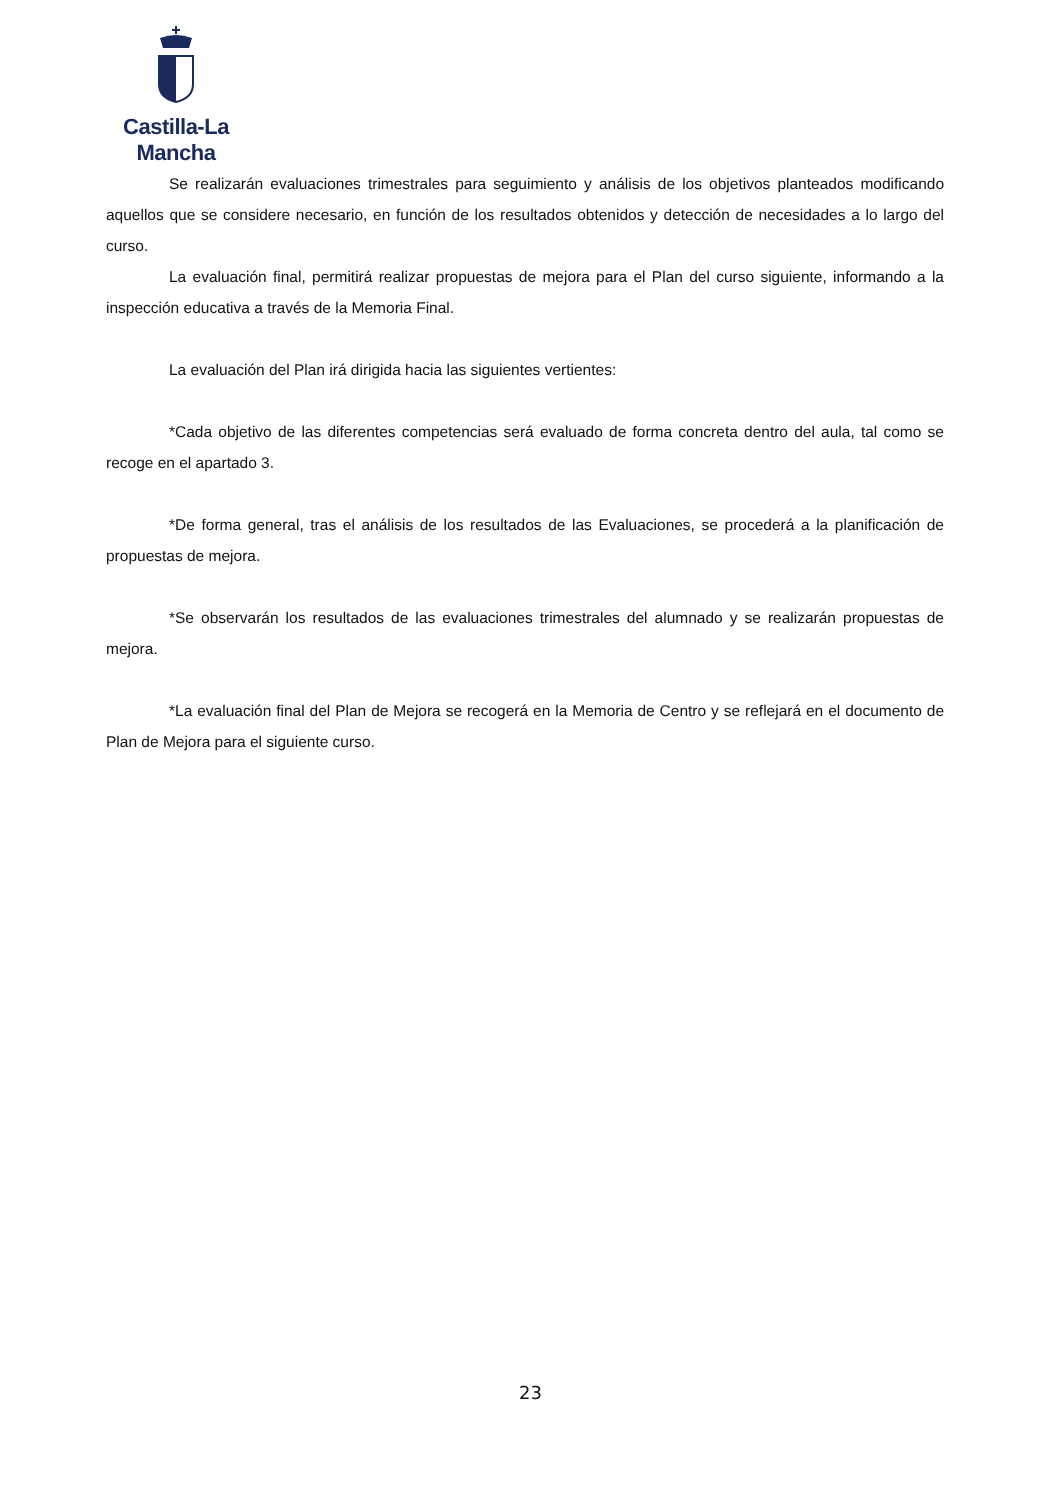Castilla-La Mancha
Se realizarán evaluaciones trimestrales para seguimiento y análisis de los objetivos planteados modificando aquellos que se considere necesario, en función de los resultados obtenidos y detección de necesidades a lo largo del curso.
La evaluación final, permitirá realizar propuestas de mejora para el Plan del curso siguiente, informando a la inspección educativa a través de la Memoria Final.
La evaluación del Plan irá dirigida hacia las siguientes vertientes:
*Cada objetivo de las diferentes competencias será evaluado de forma concreta dentro del aula, tal como se recoge en el apartado 3.
*De forma general, tras el análisis de los resultados de las Evaluaciones, se procederá a la planificación de propuestas de mejora.
*Se observarán los resultados de las evaluaciones trimestrales del alumnado y se realizarán propuestas de mejora.
*La evaluación final del Plan de Mejora se recogerá en la Memoria de Centro y se reflejará en el documento de Plan de Mejora para el siguiente curso.
23